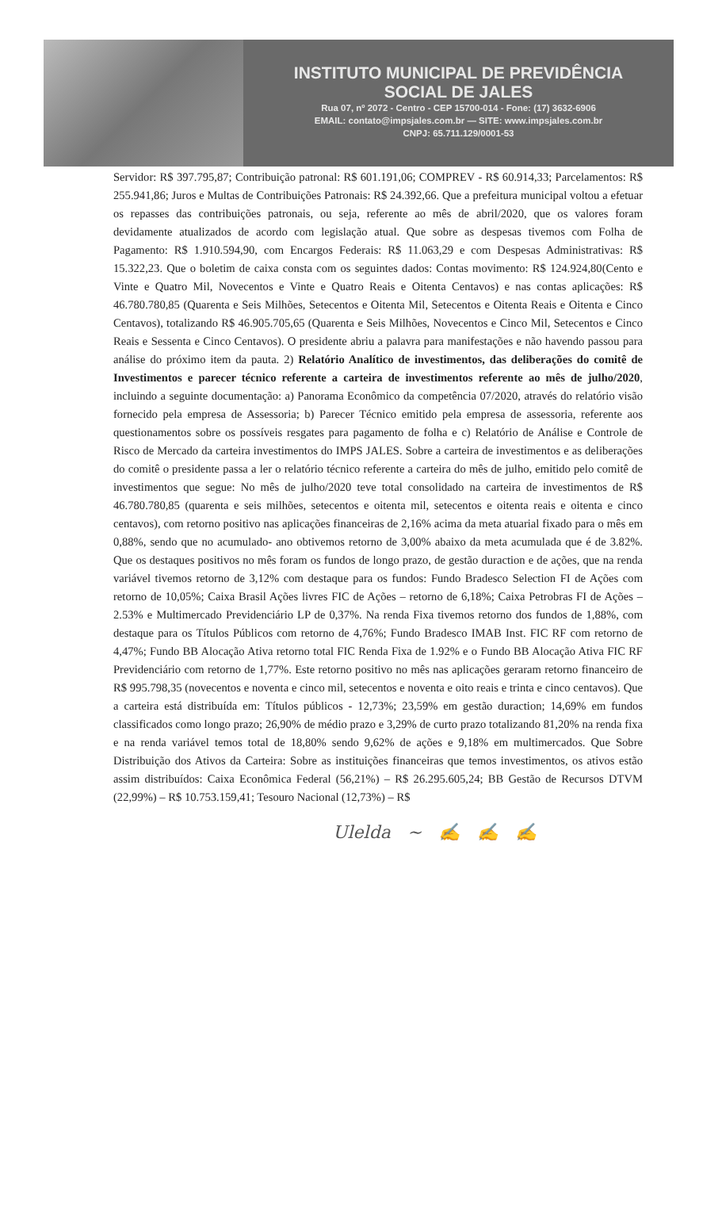INSTITUTO MUNICIPAL DE PREVIDÊNCIA
SOCIAL DE JALES
Rua 07, nº 2072 - Centro - CEP 15700-014 - Fone: (17) 3632-6906
EMAIL: contato@impsjales.com.br — SITE: www.impsjales.com.br
CNPJ: 65.711.129/0001-53
Servidor: R$ 397.795,87; Contribuição patronal: R$ 601.191,06; COMPREV - R$ 60.914,33; Parcelamentos: R$ 255.941,86; Juros e Multas de Contribuições Patronais: R$ 24.392,66. Que a prefeitura municipal voltou a efetuar os repasses das contribuições patronais, ou seja, referente ao mês de abril/2020, que os valores foram devidamente atualizados de acordo com legislação atual. Que sobre as despesas tivemos com Folha de Pagamento: R$ 1.910.594,90, com Encargos Federais: R$ 11.063,29 e com Despesas Administrativas: R$ 15.322,23. Que o boletim de caixa consta com os seguintes dados: Contas movimento: R$ 124.924,80(Cento e Vinte e Quatro Mil, Novecentos e Vinte e Quatro Reais e Oitenta Centavos) e nas contas aplicações: R$ 46.780.780,85 (Quarenta e Seis Milhões, Setecentos e Oitenta Mil, Setecentos e Oitenta Reais e Oitenta e Cinco Centavos), totalizando R$ 46.905.705,65 (Quarenta e Seis Milhões, Novecentos e Cinco Mil, Setecentos e Cinco Reais e Sessenta e Cinco Centavos). O presidente abriu a palavra para manifestações e não havendo passou para análise do próximo item da pauta. 2) Relatório Analítico de investimentos, das deliberações do comitê de Investimentos e parecer técnico referente a carteira de investimentos referente ao mês de julho/2020, incluindo a seguinte documentação: a) Panorama Econômico da competência 07/2020, através do relatório visão fornecido pela empresa de Assessoria; b) Parecer Técnico emitido pela empresa de assessoria, referente aos questionamentos sobre os possíveis resgates para pagamento de folha e c) Relatório de Análise e Controle de Risco de Mercado da carteira investimentos do IMPS JALES. Sobre a carteira de investimentos e as deliberações do comitê o presidente passa a ler o relatório técnico referente a carteira do mês de julho, emitido pelo comitê de investimentos que segue: No mês de julho/2020 teve total consolidado na carteira de investimentos de R$ 46.780.780,85 (quarenta e seis milhões, setecentos e oitenta mil, setecentos e oitenta reais e oitenta e cinco centavos), com retorno positivo nas aplicações financeiras de 2,16% acima da meta atuarial fixado para o mês em 0,88%, sendo que no acumulado- ano obtivemos retorno de 3,00% abaixo da meta acumulada que é de 3.82%. Que os destaques positivos no mês foram os fundos de longo prazo, de gestão duraction e de ações, que na renda variável tivemos retorno de 3,12% com destaque para os fundos: Fundo Bradesco Selection FI de Ações com retorno de 10,05%; Caixa Brasil Ações livres FIC de Ações – retorno de 6,18%; Caixa Petrobras FI de Ações – 2.53% e Multimercado Previdenciário LP de 0,37%. Na renda Fixa tivemos retorno dos fundos de 1,88%, com destaque para os Títulos Públicos com retorno de 4,76%; Fundo Bradesco IMAB Inst. FIC RF com retorno de 4,47%; Fundo BB Alocação Ativa retorno total FIC Renda Fixa de 1.92% e o Fundo BB Alocação Ativa FIC RF Previdenciário com retorno de 1,77%. Este retorno positivo no mês nas aplicações geraram retorno financeiro de R$ 995.798,35 (novecentos e noventa e cinco mil, setecentos e noventa e oito reais e trinta e cinco centavos). Que a carteira está distribuída em: Títulos públicos - 12,73%; 23,59% em gestão duraction; 14,69% em fundos classificados como longo prazo; 26,90% de médio prazo e 3,29% de curto prazo totalizando 81,20% na renda fixa e na renda variável temos total de 18,80% sendo 9,62% de ações e 9,18% em multimercados. Que Sobre Distribuição dos Ativos da Carteira: Sobre as instituições financeiras que temos investimentos, os ativos estão assim distribuídos: Caixa Econômica Federal (56,21%) – R$ 26.295.605,24; BB Gestão de Recursos DTVM (22,99%) – R$ 10.753.159,41; Tesouro Nacional (12,73%) – R$
Ulelda ~ ✍ ✍ ✍